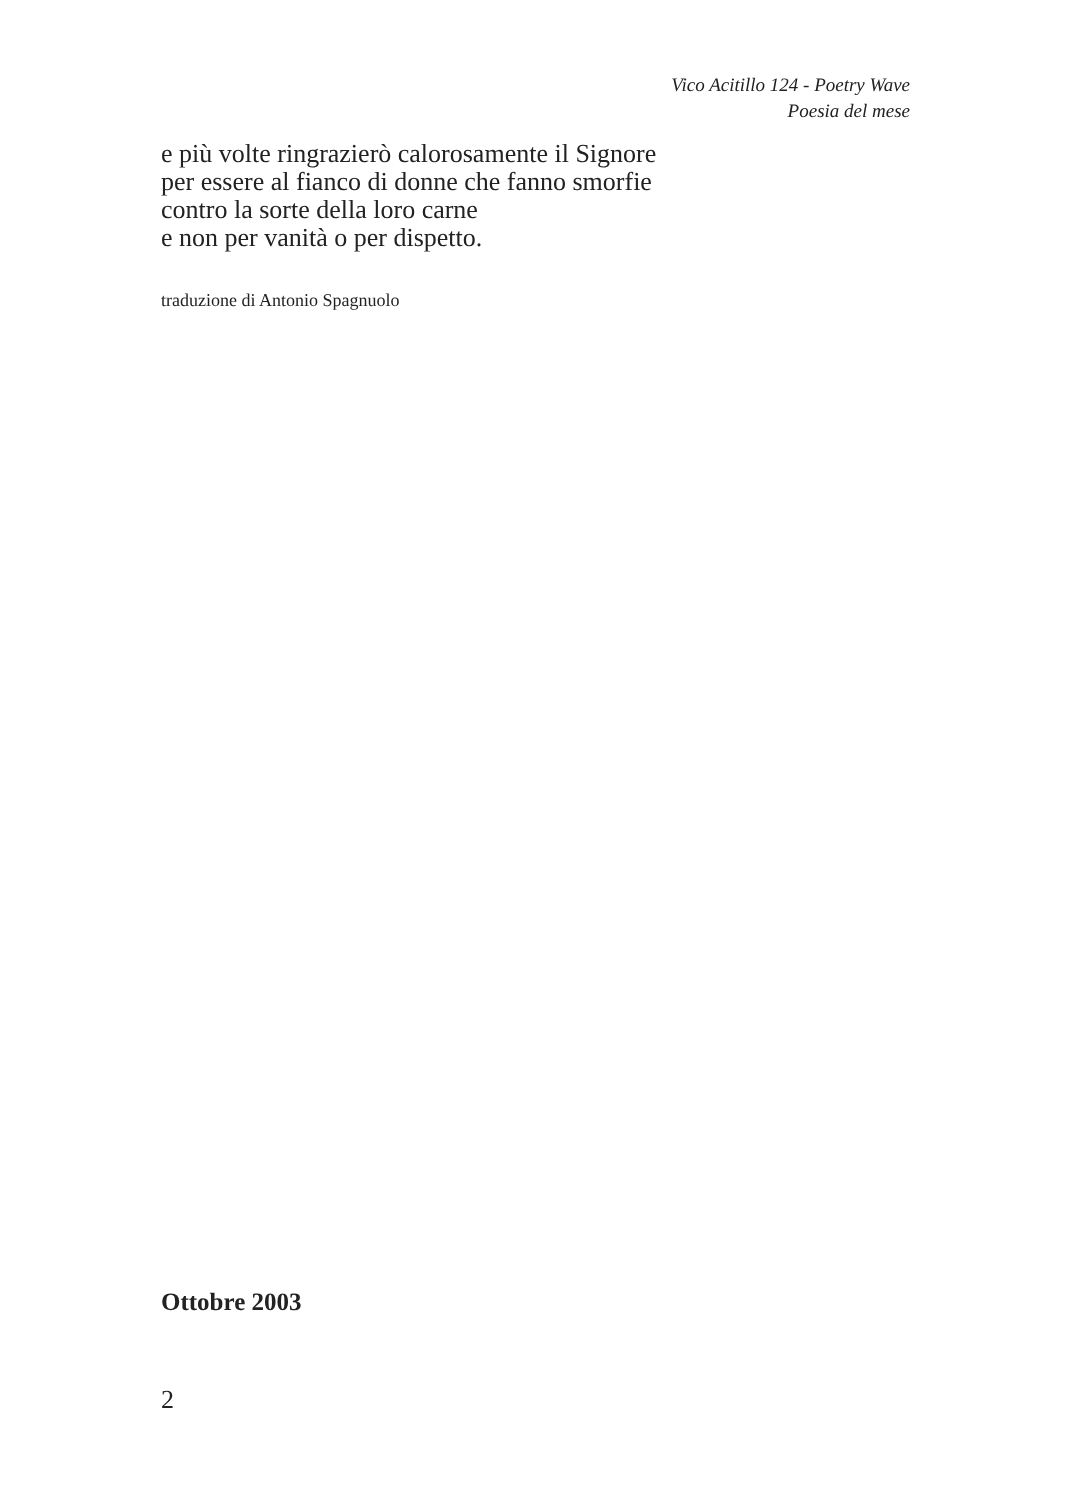Vico Acitillo 124 - Poetry Wave
Poesia del mese
e più volte ringrazierò calorosamente il Signore
per essere al fianco di donne che fanno smorfie
contro la sorte della loro carne
e non per vanità o per dispetto.
traduzione di Antonio Spagnuolo
Ottobre 2003
2